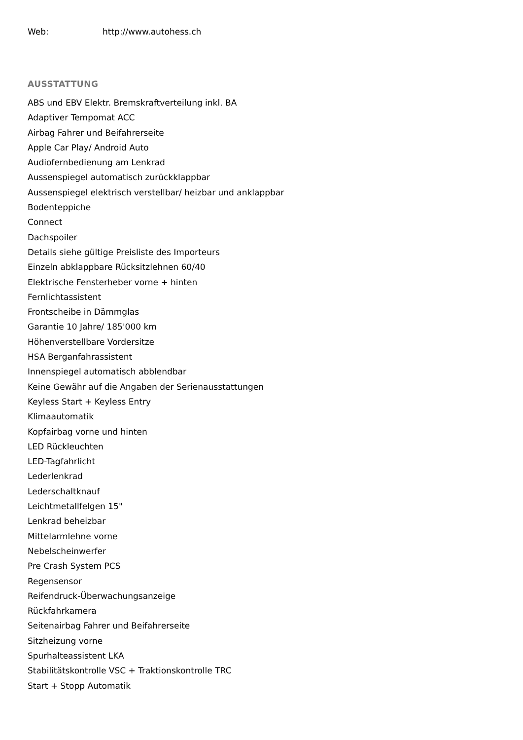Web: http://www.autohess.ch
AUSSTATTUNG
ABS und EBV Elektr. Bremskraftverteilung inkl. BA
Adaptiver Tempomat ACC
Airbag Fahrer und Beifahrerseite
Apple Car Play/ Android Auto
Audiofernbedienung am Lenkrad
Aussenspiegel automatisch zurückklappbar
Aussenspiegel elektrisch verstellbar/ heizbar und anklappbar
Bodenteppiche
Connect
Dachspoiler
Details siehe gültige Preisliste des Importeurs
Einzeln abklappbare Rücksitzlehnen 60/40
Elektrische Fensterheber vorne + hinten
Fernlichtassistent
Frontscheibe in Dämmglas
Garantie 10 Jahre/ 185'000 km
Höhenverstellbare Vordersitze
HSA Berganfahrassistent
Innenspiegel automatisch abblendbar
Keine Gewähr auf die Angaben der Serienausstattungen
Keyless Start + Keyless Entry
Klimaautomatik
Kopfairbag vorne und hinten
LED Rückleuchten
LED-Tagfahrlicht
Lederlenkrad
Lederschaltknauf
Leichtmetallfelgen 15"
Lenkrad beheizbar
Mittelarmlehne vorne
Nebelscheinwerfer
Pre Crash System PCS
Regensensor
Reifendruck-Überwachungsanzeige
Rückfahrkamera
Seitenairbag Fahrer und Beifahrerseite
Sitzheizung vorne
Spurhalteassistent LKA
Stabilitätskontrolle VSC + Traktionskontrolle TRC
Start + Stopp Automatik